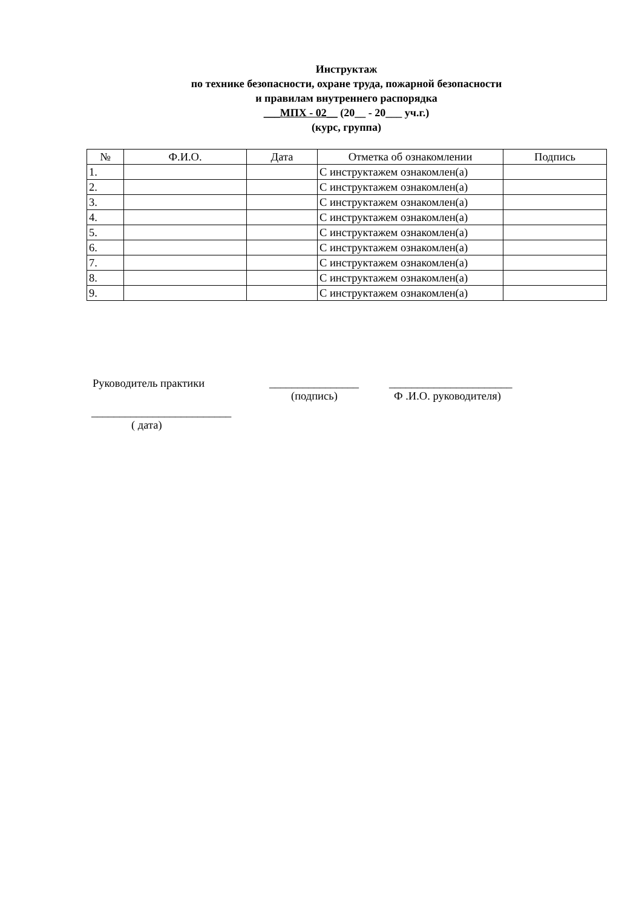Инструктаж
по технике безопасности, охране труда, пожарной безопасности
и правилам внутреннего распорядка
___МПХ - 02__ (20__ - 20___ уч.г.)
(курс, группа)
| № | Ф.И.О. | Дата | Отметка об ознакомлении | Подпись |
| --- | --- | --- | --- | --- |
| 1. | | | С инструктажем ознакомлен(а) | |
| 2. | | | С инструктажем ознакомлен(а) | |
| 3. | | | С инструктажем ознакомлен(а) | |
| 4. | | | С инструктажем ознакомлен(а) | |
| 5. | | | С инструктажем ознакомлен(а) | |
| 6. | | | С инструктажем ознакомлен(а) | |
| 7. | | | С инструктажем ознакомлен(а) | |
| 8. | | | С инструктажем ознакомлен(а) | |
| 9. | | | С инструктажем ознакомлен(а) | |
Руководитель практики ________________ ______________________
(подпись) Ф .И.О. руководителя)
_________________________
( дата)